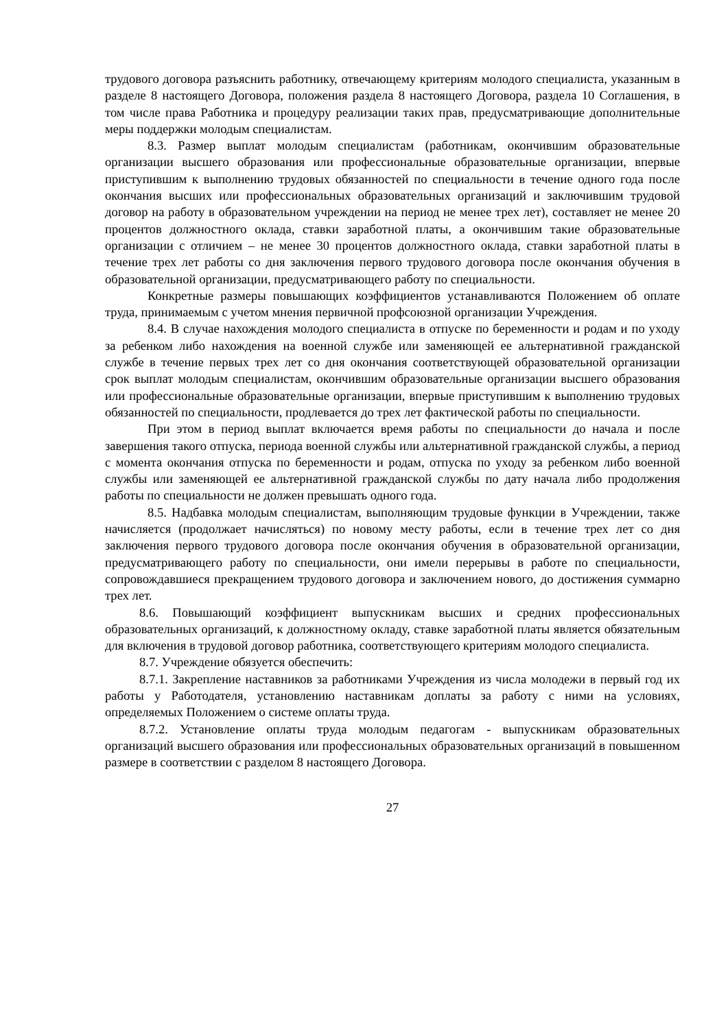трудового договора разъяснить работнику, отвечающему критериям молодого специалиста, указанным в разделе 8 настоящего Договора, положения раздела 8 настоящего Договора, раздела 10 Соглашения, в том числе права Работника и процедуру реализации таких прав, предусматривающие дополнительные меры поддержки молодым специалистам.
8.3. Размер выплат молодым специалистам (работникам, окончившим образовательные организации высшего образования или профессиональные образовательные организации, впервые приступившим к выполнению трудовых обязанностей по специальности в течение одного года после окончания высших или профессиональных образовательных организаций и заключившим трудовой договор на работу в образовательном учреждении на период не менее трех лет), составляет не менее 20 процентов должностного оклада, ставки заработной платы, а окончившим такие образовательные организации с отличием – не менее 30 процентов должностного оклада, ставки заработной платы в течение трех лет работы со дня заключения первого трудового договора после окончания обучения в образовательной организации, предусматривающего работу по специальности.
Конкретные размеры повышающих коэффициентов устанавливаются Положением об оплате труда, принимаемым с учетом мнения первичной профсоюзной организации Учреждения.
8.4. В случае нахождения молодого специалиста в отпуске по беременности и родам и по уходу за ребенком либо нахождения на военной службе или заменяющей ее альтернативной гражданской службе в течение первых трех лет со дня окончания соответствующей образовательной организации срок выплат молодым специалистам, окончившим образовательные организации высшего образования или профессиональные образовательные организации, впервые приступившим к выполнению трудовых обязанностей по специальности, продлевается до трех лет фактической работы по специальности.
При этом в период выплат включается время работы по специальности до начала и после завершения такого отпуска, периода военной службы или альтернативной гражданской службы, а период с момента окончания отпуска по беременности и родам, отпуска по уходу за ребенком либо военной службы или заменяющей ее альтернативной гражданской службы по дату начала либо продолжения работы по специальности не должен превышать одного года.
8.5. Надбавка молодым специалистам, выполняющим трудовые функции в Учреждении, также начисляется (продолжает начисляться) по новому месту работы, если в течение трех лет со дня заключения первого трудового договора после окончания обучения в образовательной организации, предусматривающего работу по специальности, они имели перерывы в работе по специальности, сопровождавшиеся прекращением трудового договора и заключением нового, до достижения суммарно трех лет.
8.6. Повышающий коэффициент выпускникам высших и средних профессиональных образовательных организаций, к должностному окладу, ставке заработной платы является обязательным для включения в трудовой договор работника, соответствующего критериям молодого специалиста.
8.7. Учреждение обязуется обеспечить:
8.7.1. Закрепление наставников за работниками Учреждения из числа молодежи в первый год их работы у Работодателя, установлению наставникам доплаты за работу с ними на условиях, определяемых Положением о системе оплаты труда.
8.7.2. Установление оплаты труда молодым педагогам - выпускникам образовательных организаций высшего образования или профессиональных образовательных организаций в повышенном размере в соответствии с разделом 8 настоящего Договора.
27